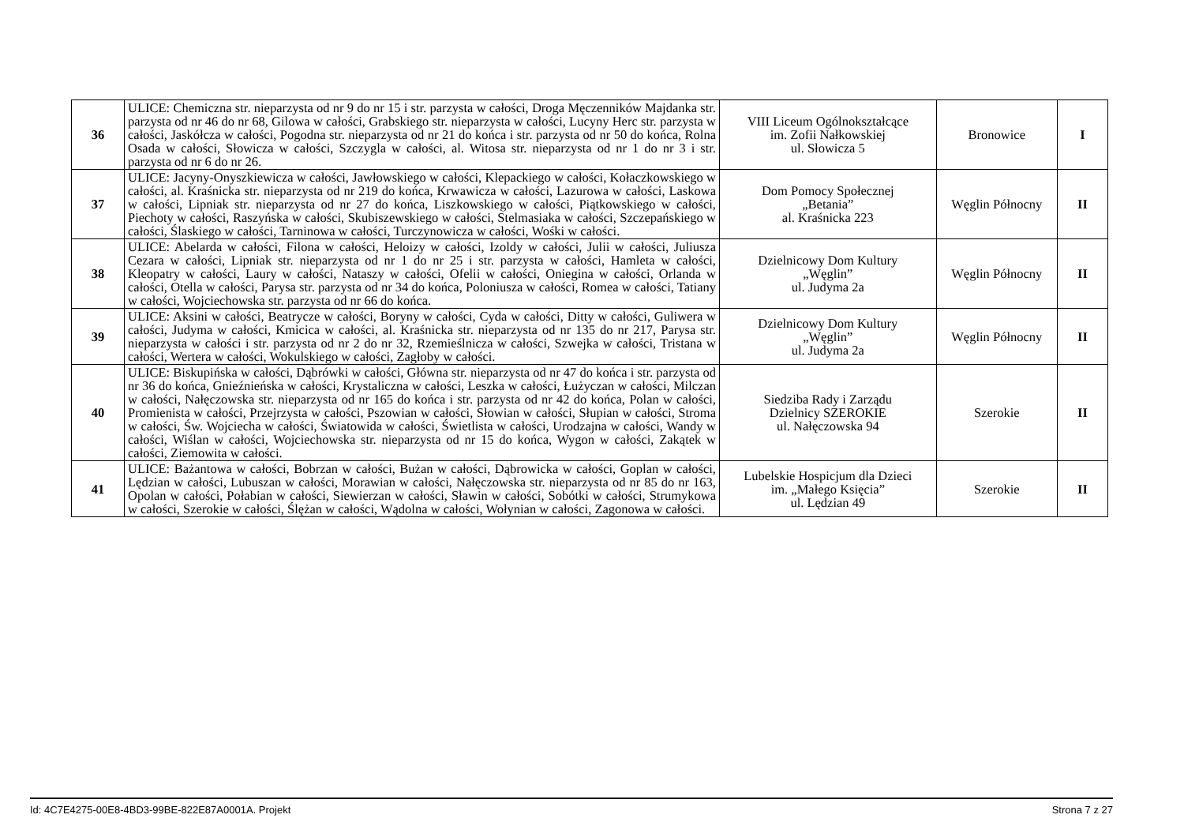| 36 | ULICE: Chemiczna str. nieparzysta od nr 9 do nr 15 i str. parzysta w całości, Droga Męczenników Majdanka str. parzysta od nr 46 do nr 68, Gilowa w całości, Grabskiego str. nieparzysta w całości, Lucyny Herc str. parzysta w całości, Jaskółcza w całości, Pogodna str. nieparzysta od nr 21 do końca i str. parzysta od nr 50 do końca, Rolna Osada w całości, Słowicza w całości, Szczygla w całości, al. Witosa str. nieparzysta od nr 1 do nr 3 i str. parzysta od nr 6 do nr 26. | VIII Liceum Ogólnokształcące im. Zofii Nałkowskiej ul. Słowicza 5 | Bronowice | I |
| 37 | ULICE: Jacyny-Onyszkiewicza w całości, Jawłowskiego w całości, Klepackiego w całości, Kołaczkowskiego w całości, al. Kraśnicka str. nieparzysta od nr 219 do końca, Krwawicza w całości, Lazurowa w całości, Laskowa w całości, Lipniak str. nieparzysta od nr 27 do końca, Liszkowskiego w całości, Piątkowskiego w całości, Piechoty w całości, Raszyńska w całości, Skubiszewskiego w całości, Stelmasiaka w całości, Szczepańskiego w całości, Ślaskiego w całości, Tarninowa w całości, Turczynowicza w całości, Wośki w całości. | Dom Pomocy Społecznej „Betania” al. Kraśnicka 223 | Węglin Północny | II |
| 38 | ULICE: Abelarda w całości, Filona w całości, Heloizy w całości, Izoldy w całości, Julii w całości, Juliusza Cezara w całości, Lipniak str. nieparzysta od nr 1 do nr 25 i str. parzysta w całości, Hamleta w całości, Kleopatry w całości, Laury w całości, Nataszy w całości, Ofelii w całości, Oniegina w całości, Orlanda w całości, Otella w całości, Parysa str. parzysta od nr 34 do końca, Poloniusza w całości, Romea w całości, Tatiany w całości, Wojciechowska str. parzysta od nr 66 do końca. | Dzielnicowy Dom Kultury „Węglin” ul. Judyma 2a | Węglin Północny | II |
| 39 | ULICE: Aksini w całości, Beatrycze w całości, Boryny w całości, Cyda w całości, Ditty w całości, Guliwera w całości, Judyma w całości, Kmicica w całości, al. Kraśnicka str. nieparzysta od nr 135 do nr 217, Parysa str. nieparzysta w całości i str. parzysta od nr 2 do nr 32, Rzemieślnicza w całości, Szwejka w całości, Tristana w całości, Wertera w całości, Wokulskiego w całości, Zagłoby w całości. | Dzielnicowy Dom Kultury „Węglin” ul. Judyma 2a | Węglin Północny | II |
| 40 | ULICE: Biskupińska w całości, Dąbrówki w całości, Główna str. nieparzysta od nr 47 do końca i str. parzysta od nr 36 do końca, Gnieźnieńska w całości, Krystaliczna w całości, Leszka w całości, Łużyczan w całości, Milczan w całości, Nałęczowska str. nieparzysta od nr 165 do końca i str. parzysta od nr 42 do końca, Polan w całości, Promienista w całości, Przejrzysta w całości, Pszowian w całości, Słowian w całości, Słupian w całości, Stroma w całości, Św. Wojciecha w całości, Światowida w całości, Świetlista w całości, Urodzajna w całości, Wandy w całości, Wiślan w całości, Wojciechowska str. nieparzysta od nr 15 do końca, Wygon w całości, Zakątek w całości, Ziemowita w całości. | Siedziba Rady i Zarządu Dzielnicy SZEROKIE ul. Nałęczowska 94 | Szerokie | II |
| 41 | ULICE: Bażantowa w całości, Bobrzan w całości, Bużan w całości, Dąbrowicka w całości, Goplan w całości, Lędzian w całości, Lubuszan w całości, Morawian w całości, Nałęczowska str. nieparzysta od nr 85 do nr 163, Opolan w całości, Połabian w całości, Siewierzan w całości, Sławin w całości, Sobótki w całości, Strumykowa w całości, Szerokie w całości, Ślężan w całości, Wądolna w całości, Wołynian w całości, Zagonowa w całości. | Lubelskie Hospicjum dla Dzieci im. „Małego Księcia” ul. Lędzian 49 | Szerokie | II |
Id: 4C7E4275-00E8-4BD3-99BE-822E87A0001A. Projekt Strona 7 z 27